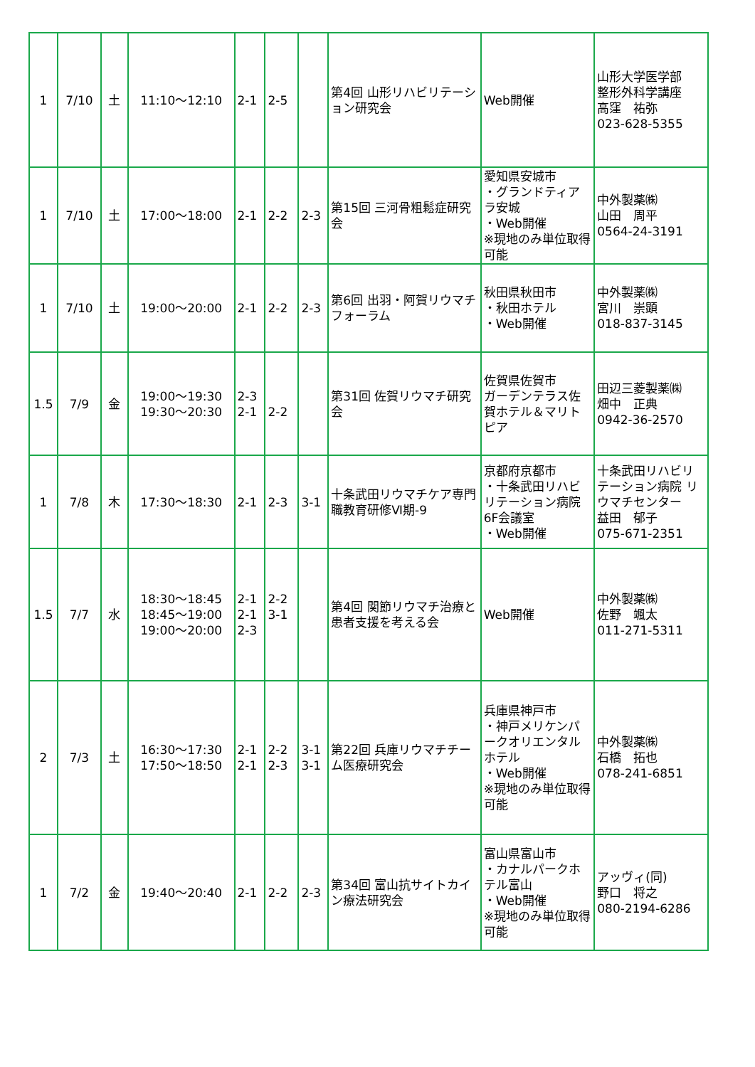| 1 | 7/10 | 土 | 11:10～12:10 | 2-1 | 2-5 | | 第4回 山形リハビリテーション研究会 | Web開催 | 山形大学医学部 整形外科学講座 高窪 祐弥 023-628-5355 |
| 1 | 7/10 | 土 | 17:00～18:00 | 2-1 | 2-2 | 2-3 | 第15回 三河骨粗鬆症研究会 | 愛知県安城市 ・グランドティアラ安城 ・Web開催 ※現地のみ単位取得可能 | 中外製薬㈱ 山田 周平 0564-24-3191 |
| 1 | 7/10 | 土 | 19:00～20:00 | 2-1 | 2-2 | 2-3 | 第6回 出羽・阿賀リウマチフォーラム | 秋田県秋田市 ・秋田ホテル ・Web開催 | 中外製薬㈱ 宮川 崇顕 018-837-3145 |
| 1.5 | 7/9 | 金 | 19:00～19:30 19:30～20:30 | 2-3 2-1 | 2-2 | | 第31回 佐賀リウマチ研究会 | 佐賀県佐賀市 ガーデンテラス佐賀ホテル＆マリトピア | 田辺三菱製薬㈱ 畑中 正典 0942-36-2570 |
| 1 | 7/8 | 木 | 17:30～18:30 | 2-1 | 2-3 | 3-1 | 十条武田リウマチケア専門職教育研修Ⅵ期-9 | 京都府京都市 ・十条武田リハビリテーション病院6F会議室 ・Web開催 | 十条武田リハビリテーション病院 リウマチセンター 益田 郁子 075-671-2351 |
| 1.5 | 7/7 | 水 | 18:30～18:45 18:45～19:00 19:00～20:00 | 2-1 2-1 2-3 | 2-2 3-1 | | 第4回 関節リウマチ治療と患者支援を考える会 | Web開催 | 中外製薬㈱ 佐野 颯太 011-271-5311 |
| 2 | 7/3 | 土 | 16:30～17:30 17:50～18:50 | 2-1 2-1 | 2-2 2-3 | 3-1 3-1 | 第22回 兵庫リウマチチーム医療研究会 | 兵庫県神戸市 ・神戸メリケンパークオリエンタルホテル ・Web開催 ※現地のみ単位取得可能 | 中外製薬㈱ 石橋 拓也 078-241-6851 |
| 1 | 7/2 | 金 | 19:40～20:40 | 2-1 | 2-2 | 2-3 | 第34回 富山抗サイトカイン療法研究会 | 富山県富山市 ・カナルパークホテル富山 ・Web開催 ※現地のみ単位取得可能 | アッヴィ(同) 野口 将之 080-2194-6286 |